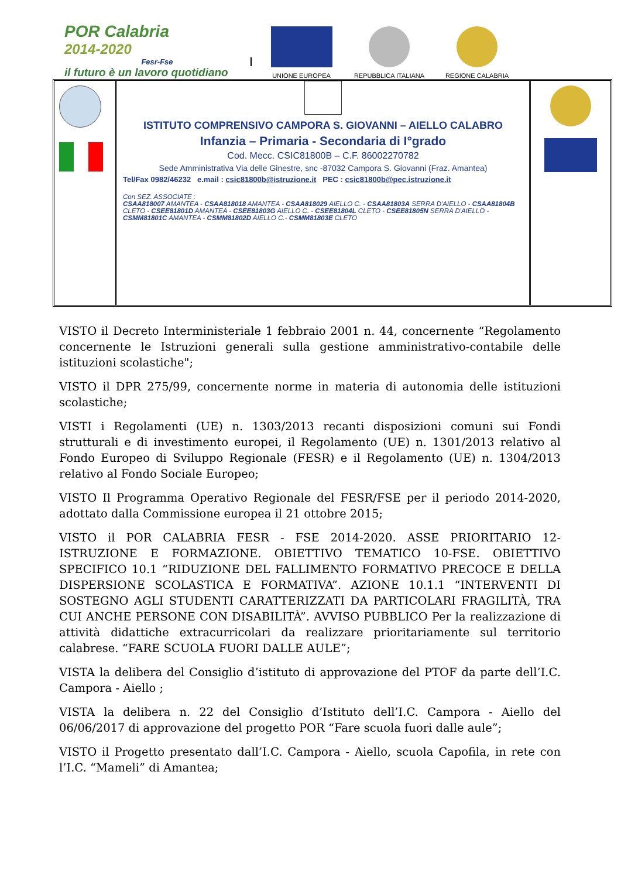POR Calabria
2014-2020
Fesr-Fse
il futuro è un lavoro quotidiano
UNIONE EUROPEA
REPUBBLICA ITALIANA
REGIONE CALABRIA
ISTITUTO COMPRENSIVO CAMPORA S. GIOVANNI – AIELLO CALABRO
Infanzia – Primaria - Secondaria di I°grado
Cod. Mecc. CSIC81800B – C.F. 86002270782
Sede Amministrativa Via delle Ginestre, snc -87032 Campora S. Giovanni (Fraz. Amantea)
Tel/Fax 0982/46232 e.mail : csic81800b@istruzione.it PEC : csic81800b@pec.istruzione.it
Con SEZ. ASSOCIATE :
CSAA818007 AMANTEA - CSAA818018 AMANTEA - CSAA818029 AIELLO C. - CSAA81803A SERRA D'AIELLO - CSAA81804B CLETO - CSEE81801D AMANTEA - CSEE81803G AIELLO C. - CSEE81804L CLETO - CSEE81805N SERRA D'AIELLO - CSMM81801C AMANTEA - CSMM81802D AIELLO C.- CSMM81803E CLETO
VISTO il Decreto Interministeriale 1 febbraio 2001 n. 44, concernente “Regolamento concernente le Istruzioni generali sulla gestione amministrativo-contabile delle istituzioni scolastiche";
VISTO il DPR 275/99, concernente norme in materia di autonomia delle istituzioni scolastiche;
VISTI i Regolamenti (UE) n. 1303/2013 recanti disposizioni comuni sui Fondi strutturali e di investimento europei, il Regolamento (UE) n. 1301/2013 relativo al Fondo Europeo di Sviluppo Regionale (FESR) e il Regolamento (UE) n. 1304/2013 relativo al Fondo Sociale Europeo;
VISTO Il Programma Operativo Regionale del FESR/FSE per il periodo 2014-2020, adottato dalla Commissione europea il 21 ottobre 2015;
VISTO il POR CALABRIA FESR - FSE 2014-2020. ASSE PRIORITARIO 12-ISTRUZIONE E FORMAZIONE. OBIETTIVO TEMATICO 10-FSE. OBIETTIVO SPECIFICO 10.1 “RIDUZIONE DEL FALLIMENTO FORMATIVO PRECOCE E DELLA DISPERSIONE SCOLASTICA E FORMATIVA”. AZIONE 10.1.1 “INTERVENTI DI SOSTEGNO AGLI STUDENTI CARATTERIZZATI DA PARTICOLARI FRAGILITÀ, TRA CUI ANCHE PERSONE CON DISABILITÀ”. AVVISO PUBBLICO Per la realizzazione di attività didattiche extracurricolari da realizzare prioritariamente sul territorio calabrese. “FARE SCUOLA FUORI DALLE AULE”;
VISTA la delibera del Consiglio d’istituto di approvazione del PTOF da parte dell’I.C. Campora - Aiello ;
VISTA la delibera n. 22 del Consiglio d’Istituto dell’I.C. Campora - Aiello del 06/06/2017 di approvazione del progetto POR “Fare scuola fuori dalle aule”;
VISTO il Progetto presentato dall’I.C. Campora - Aiello, scuola Capofila, in rete con l’I.C. “Mameli” di Amantea;